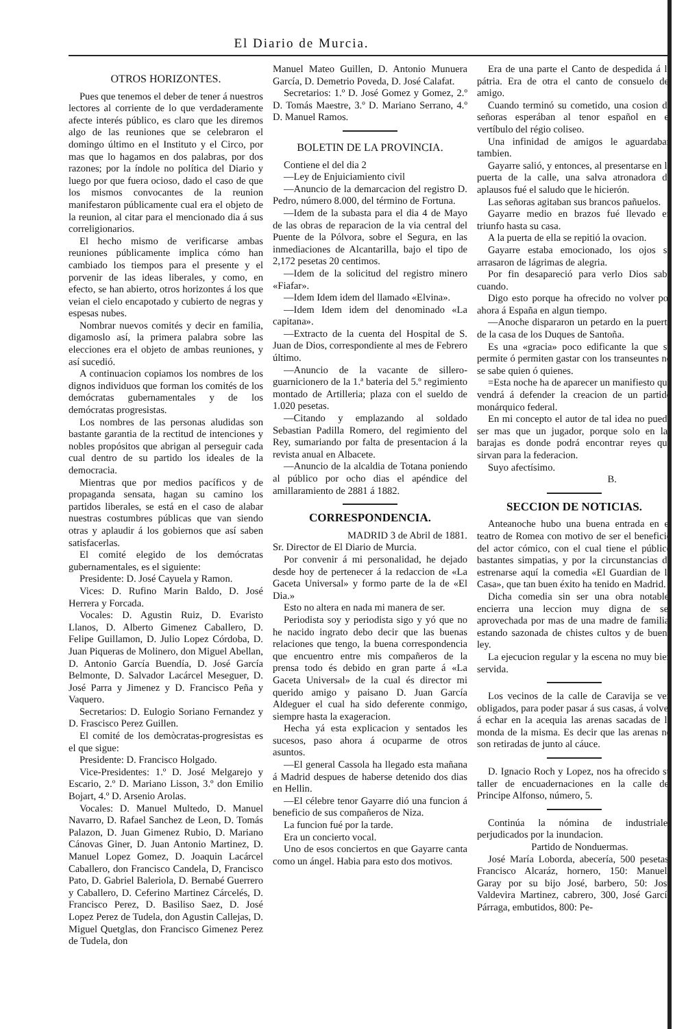El Diario de Murcia.
OTROS HORIZONTES.
Pues que tenemos el deber de tener á nuestros lectores al corriente de lo que verdaderamente afecte interés público, es claro que les diremos algo de las reuniones que se celebraron el domingo último en el Instituto y el Circo, por mas que lo hagamos en dos palabras, por dos razones; por la índole no política del Diario y luego por que fuera ocioso, dado el caso de que los mismos convocantes de la reunion manifestaron públicamente cual era el objeto de la reunion, al citar para el mencionado dia á sus correligionarios.
El hecho mismo de verificarse ambas reuniones públicamente implica cómo han cambiado los tiempos para el presente y el porvenir de las ideas liberales, y como, en efecto, se han abierto, otros horizontes á los que veian el cielo encapotado y cubierto de negras y espesas nubes.
Nombrar nuevos comités y decir en familia, digamoslo así, la primera palabra sobre las elecciones era el objeto de ambas reuniones, y así sucedió.
A continuacion copiamos los nombres de los dignos individuos que forman los comités de los demócratas gubernamentales y de los demócratas progresistas.
Los nombres de las personas aludidas son bastante garantia de la rectitud de intenciones y nobles propósitos que abrigan al perseguir cada cual dentro de su partido los ideales de la democracia.
Mientras que por medios pacíficos y de propaganda sensata, hagan su camino los partidos liberales, se está en el caso de alabar nuestras costumbres públicas que van siendo otras y aplaudir á los gobiernos que así saben satisfacerlas.
El comité elegido de los demócratas gubernamentales, es el siguiente:
Presidente: D. José Cayuela y Ramon.
Vices: D. Rufino Marin Baldo, D. José Herrera y Forcada.
Vocales: D. Agustin Ruiz, D. Evaristo Llanos, D. Alberto Gimenez Caballero, D. Felipe Guillamon, D. Julio Lopez Córdoba, D. Juan Piqueras de Molinero, don Miguel Abellan, D. Antonio García Buendía, D. José García Belmonte, D. Salvador Lacárcel Meseguer, D. José Parra y Jimenez y D. Francisco Peña y Vaquero.
Secretarios: D. Eulogio Soriano Fernandez y D. Frascisco Perez Guillen.
El comité de los demòcratas-progresistas es el que sigue:
Presidente: D. Francisco Holgado.
Vice-Presidentes: 1.º D. José Melgarejo y Escario, 2.º D. Mariano Lisson, 3.º don Emilio Bojart, 4.º D. Arsenio Arolas.
Vocales: D. Manuel Multedo, D. Manuel Navarro, D. Rafael Sanchez de Leon, D. Tomás Palazon, D. Juan Gimenez Rubio, D. Mariano Cánovas Giner, D. Juan Antonio Martinez, D. Manuel Lopez Gomez, D. Joaquin Lacárcel Caballero, don Francisco Candela, D, Francisco Pato, D. Gabriel Baleriola, D. Bernabé Guerrero y Caballero, D. Ceferino Martinez Cárcelés, D. Francisco Perez, D. Basiliso Saez, D. José Lopez Perez de Tudela, don Agustin Callejas, D. Miguel Quetglas, don Francisco Gimenez Perez de Tudela, don
Manuel Mateo Guillen, D. Antonio Munuera García, D. Demetrio Poveda, D. José Calafat.
Secretarios: 1.º D. José Gomez y Gomez, 2.º D. Tomás Maestre, 3.º D. Mariano Serrano, 4.º D. Manuel Ramos.
BOLETIN DE LA PROVINCIA.
Contiene el del dia 2
—Ley de Enjuiciamiento civil
—Anuncio de la demarcacion del registro D. Pedro, número 8.000, del término de Fortuna.
—Idem de la subasta para el dia 4 de Mayo de las obras de reparacion de la via central del Puente de la Pólvora, sobre el Segura, en las inmediaciones de Alcantarilla, bajo el tipo de 2,172 pesetas 20 centimos.
—Idem de la solicitud del registro minero «Fiafar».
—Idem Idem idem del llamado «Elvina».
—Idem Idem idem del denominado «La capitana».
—Extracto de la cuenta del Hospital de S. Juan de Dios, correspondiente al mes de Febrero último.
—Anuncio de la vacante de sillero-guarnicionero de la 1.ª bateria del 5.º regimiento montado de Artilleria; plaza con el sueldo de 1.020 pesetas.
—Citando y emplazando al soldado Sebastian Padilla Romero, del regimiento del Rey, sumariando por falta de presentacion á la revista anual en Albacete.
—Anuncio de la alcaldia de Totana poniendo al público por ocho dias el apéndice del amillaramiento de 2881 á 1882.
CORRESPONDENCIA.
MADRID 3 de Abril de 1881.
Sr. Director de El Diario de Murcia.
Por convenir á mi personalidad, he dejado desde hoy de pertenecer á la redaccion de «La Gaceta Universal» y formo parte de la de «El Dia.»
Esto no altera en nada mi manera de ser.
Periodista soy y periodista sigo y yó que no he nacido ingrato debo decir que las buenas relaciones que tengo, la buena correspondencia que encuentro entre mis compañeros de la prensa todo és debido en gran parte á «La Gaceta Universal» de la cual és director mi querido amigo y paisano D. Juan García Aldeguer el cual ha sido deferente conmigo, siempre hasta la exageracion.
Hecha yá esta explicacion y sentados les sucesos, paso ahora á ocuparme de otros asuntos.
—El general Cassola ha llegado esta mañana á Madrid despues de haberse detenido dos dias en Hellin.
—El célebre tenor Gayarre dió una funcion á beneficio de sus compañeros de Niza.
La funcion fué por la tarde.
Era un concierto vocal.
Uno de esos conciertos en que Gayarre canta como un ángel. Habia para esto dos motivos.
Era de una parte el Canto de despedida á la pátria. Era de otra el canto de consuelo del amigo.
Cuando terminó su cometido, una cosion de señoras esperában al tenor español en el vertíbulo del régio coliseo.
Una infinidad de amigos le aguardaban tambien.
Gayarre salió, y entonces, al presentarse en la puerta de la calle, una salva atronadora de aplausos fué el saludo que le hicierón.
Las señoras agitaban sus brancos pañuelos.
Gayarre medio en brazos fué llevado en triunfo hasta su casa.
A la puerta de ella se repitió la ovacion.
Gayarre estaba emocionado, los ojos se arrasaron de lágrimas de alegria.
Por fin desapareció para verlo Dios sabe cuando.
Digo esto porque ha ofrecido no volver por ahora á España en algun tiempo.
—Anoche dispararon un petardo en la puerta de la casa de los Duques de Santoña.
Es una «gracia» poco edificante la que se permite ó permiten gastar con los transeuntes no se sabe quien ó quienes.
=Esta noche ha de aparecer un manifiesto que vendrá á defender la creacion de un partido monárquico federal.
En mi concepto el autor de tal idea no puede ser mas que un jugador, porque solo en las barajas es donde podrá encontrar reyes que sirvan para la federacion.
Suyo afectísimo.
B.
SECCION DE NOTICIAS.
Anteanoche hubo una buena entrada en el teatro de Romea con motivo de ser el beneficio del actor cómico, con el cual tiene el público bastantes simpatias, y por la circunstancias de estrenarse aquí la comedia «El Guardian de la Casa», que tan buen éxito ha tenido en Madrid.
Dicha comedia sin ser una obra notable, encierra una leccion muy digna de ser aprovechada por mas de una madre de familia, estando sazonada de chistes cultos y de buena ley.
La ejecucion regular y la escena no muy bien servida.
Los vecinos de la calle de Caravija se ven obligados, para poder pasar á sus casas, á volver á echar en la acequia las arenas sacadas de la monda de la misma. Es decir que las arenas no son retiradas de junto al cáuce.
D. Ignacio Roch y Lopez, nos ha ofrecido su taller de encuadernaciones en la calle del Principe Alfonso, número, 5.
Continúa la nómina de industriales perjudicados por la inundacion.
Partido de Nonduermas.
José María Loborda, abecería, 500 pesetas: Francisco Alcaráz, hornero, 150: Manuela Garay por su bijo José, barbero, 50: José Valdevira Martinez, cabrero, 300, José García Párraga, embutidos, 800: Pe-